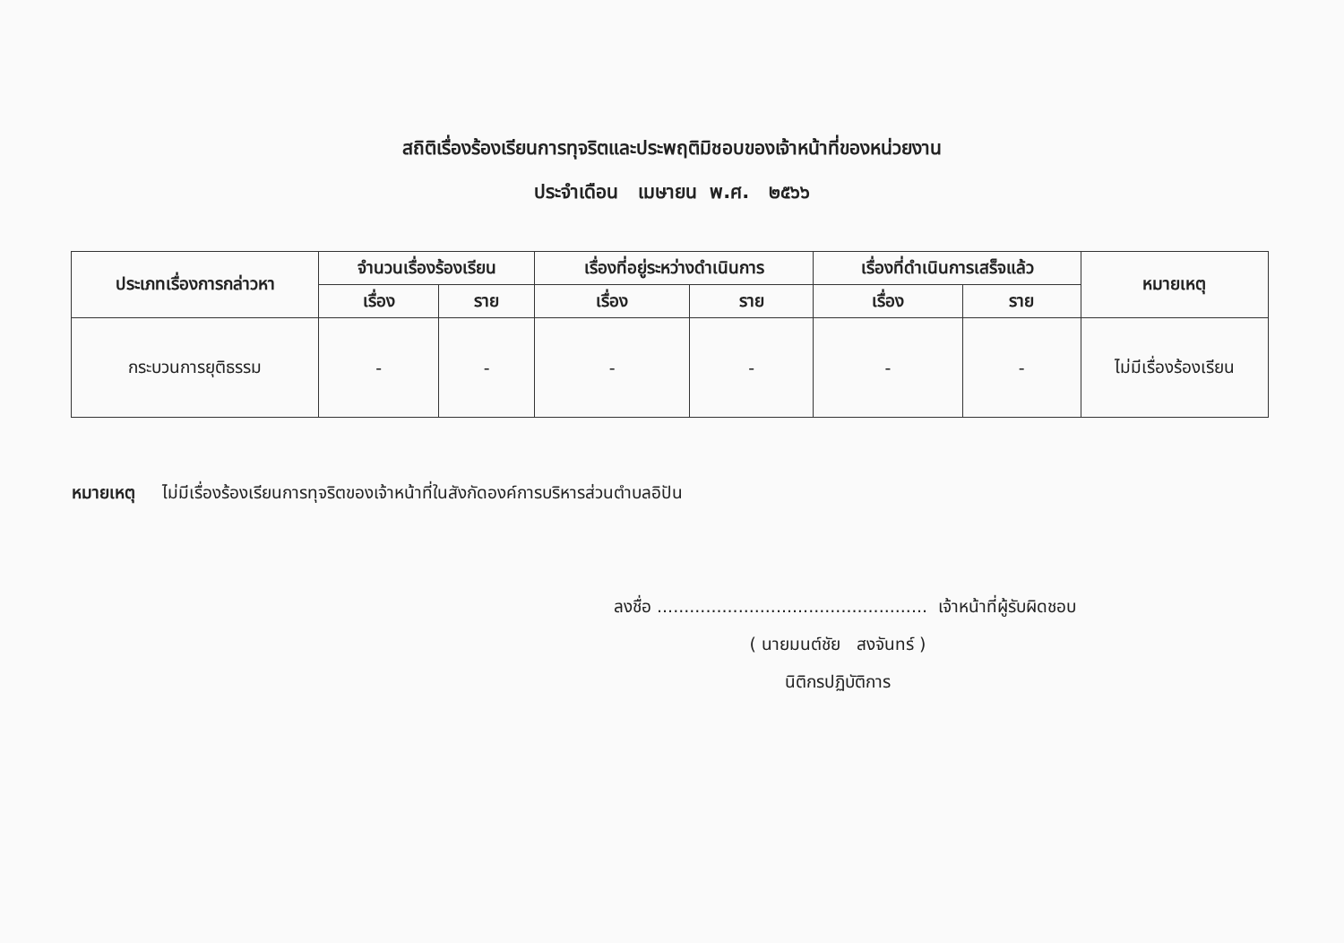สถิติเรื่องร้องเรียนการทุจริตและประพฤติมิชอบของเจ้าหน้าที่ของหน่วยงาน
ประจำเดือน เมษายน พ.ศ. ๒๕๖๖
| ประเภทเรื่องการกล่าวหา | จำนวนเรื่องร้องเรียน | | เรื่องที่อยู่ระหว่างดำเนินการ | | เรื่องที่ดำเนินการเสร็จแล้ว | | หมายเหตุ |
| --- | --- | --- | --- | --- | --- | --- | --- |
| | เรื่อง | ราย | เรื่อง | ราย | เรื่อง | ราย | |
| กระบวนการยุติธรรม | - | - | - | - | - | - | ไม่มีเรื่องร้องเรียน |
หมายเหตุ ไม่มีเรื่องร้องเรียนการทุจริตของเจ้าหน้าที่ในสังกัดองค์การบริหารส่วนตำบลอิปัน
ลงชื่อ .................................................. เจ้าหน้าที่ผู้รับผิดชอบ
( นายมนต์ชัย สงจันทร์ )
นิติกรปฏิบัติการ